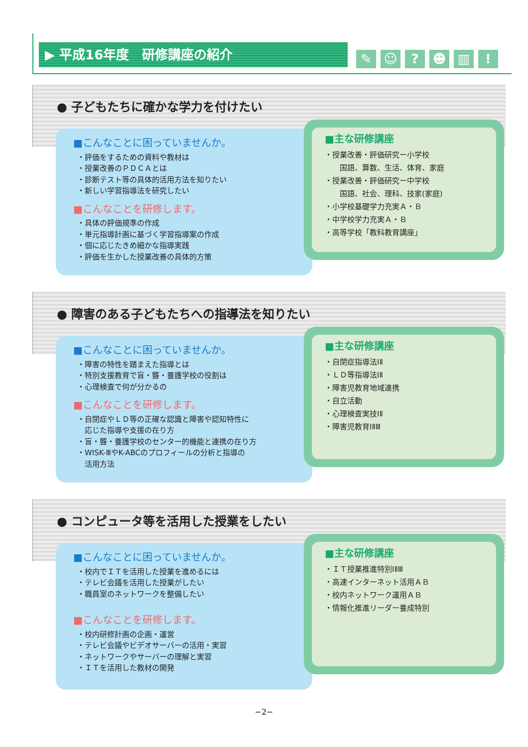▶ 平成16年度　研修講座の紹介 ✎ ☺? ☻ ▥!
● 子どもたちに確かな学力を付けたい
■こんなことに困っていませんか。
・評価をするための資料や教材は
・授業改善のＰＤＣＡとは
・診断テスト等の具体的活用方法を知りたい
・新しい学習指導法を研究したい
■こんなことを研修します。
・具体の評価規準の作成
・単元指導計画に基づく学習指導案の作成
・個に応じたきめ細かな指導実践
・評価を生かした授業改善の具体的方策
■主な研修講座
・授業改善・評価研究ー小学校
　　国語、算数、生活、体育、家庭
・授業改善・評価研究ー中学校
　　国語、社会、理科、技家(家庭)
・小学校基礎学力充実Ａ・Ｂ
・中学校学力充実Ａ・Ｂ
・高等学校「教科教育講座」
● 障害のある子どもたちへの指導法を知りたい
■こんなことに困っていませんか。
・障害の特性を踏まえた指導とは
・特別支援教育で盲・聾・養護学校の役割は
・心理検査で何が分かるの
■こんなことを研修します。
・自閉症やＬＤ等の正確な認識と障害や認知特性に
　応じた指導や支援の在り方
・盲・聾・養護学校のセンター的機能と連携の在り方
・WISK-ⅢやK-ABCのプロフィールの分析と指導の
　活用方法
■主な研修講座
・自閉症指導法ⅠⅡ
・ＬＤ等指導法ⅠⅡ
・障害児教育地域連携
・自立活動
・心理検査実技ⅠⅡ
・障害児教育ⅠⅡⅢ
● コンピュータ等を活用した授業をしたい
■こんなことに困っていませんか。
・校内でＩＴを活用した授業を進めるには
・テレビ会議を活用した授業がしたい
・職員室のネットワークを整備したい
■こんなことを研修します。
・校内研修計画の企画・運営
・テレビ会議やビデオサーバーの活用・実習
・ネットワークやサーバーの理解と実習
・ＩＴを活用した教材の開発
■主な研修講座
・ＩＴ授業推進特別ⅠⅡⅢ
・高速インターネット活用ＡＢ
・校内ネットワーク運用ＡＢ
・情報化推進リーダー養成特別
−2−